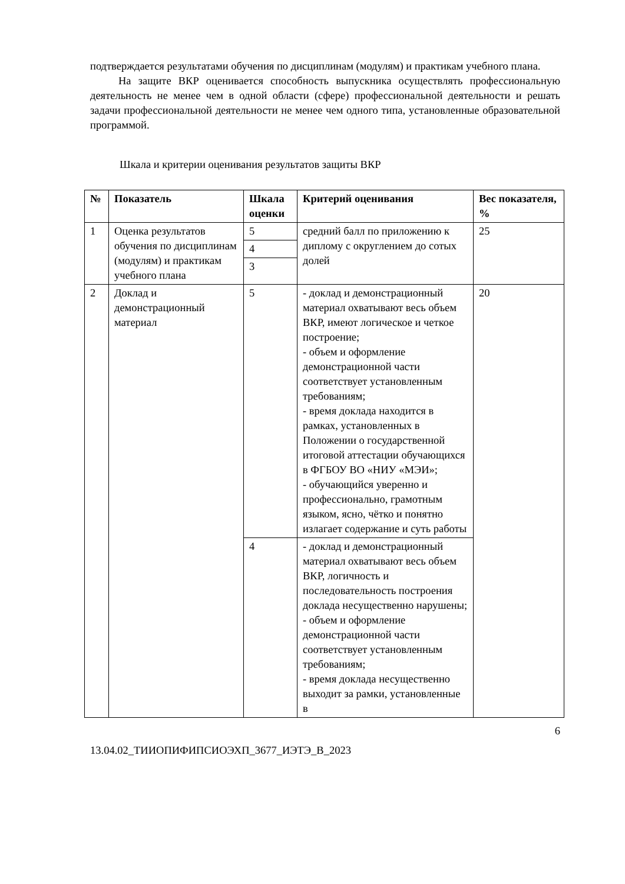подтверждается результатами обучения по дисциплинам (модулям) и практикам учебного плана.
На защите ВКР оценивается способность выпускника осуществлять профессиональную деятельность не менее чем в одной области (сфере) профессиональной деятельности и решать задачи профессиональной деятельности не менее чем одного типа, установленные образовательной программой.
Шкала и критерии оценивания результатов защиты ВКР
| № | Показатель | Шкала оценки | Критерий оценивания | Вес показателя, % |
| --- | --- | --- | --- | --- |
| 1 | Оценка результатов обучения по дисциплинам (модулям) и практикам учебного плана | 5 4 3 | средний балл по приложению к диплому с округлением до сотых долей | 25 |
| 2 | Доклад и демонстрационный материал | 5 | - доклад и демонстрационный материал охватывают весь объем ВКР, имеют логическое и четкое построение; - объем и оформление демонстрационной части соответствует установленным требованиям; - время доклада находится в рамках, установленных в Положении о государственной итоговой аттестации обучающихся в ФГБОУ ВО «НИУ «МЭИ»; - обучающийся уверенно и профессионально, грамотным языком, ясно, чётко и понятно излагает содержание и суть работы | 20 |
| | | 4 | - доклад и демонстрационный материал охватывают весь объем ВКР, логичность и последовательность построения доклада несущественно нарушены; - объем и оформление демонстрационной части соответствует установленным требованиям; - время доклада несущественно выходит за рамки, установленные в | |
6
13.04.02_ТИИОПИФИПСИОЭХП_3677_ИЭТЭ_В_2023